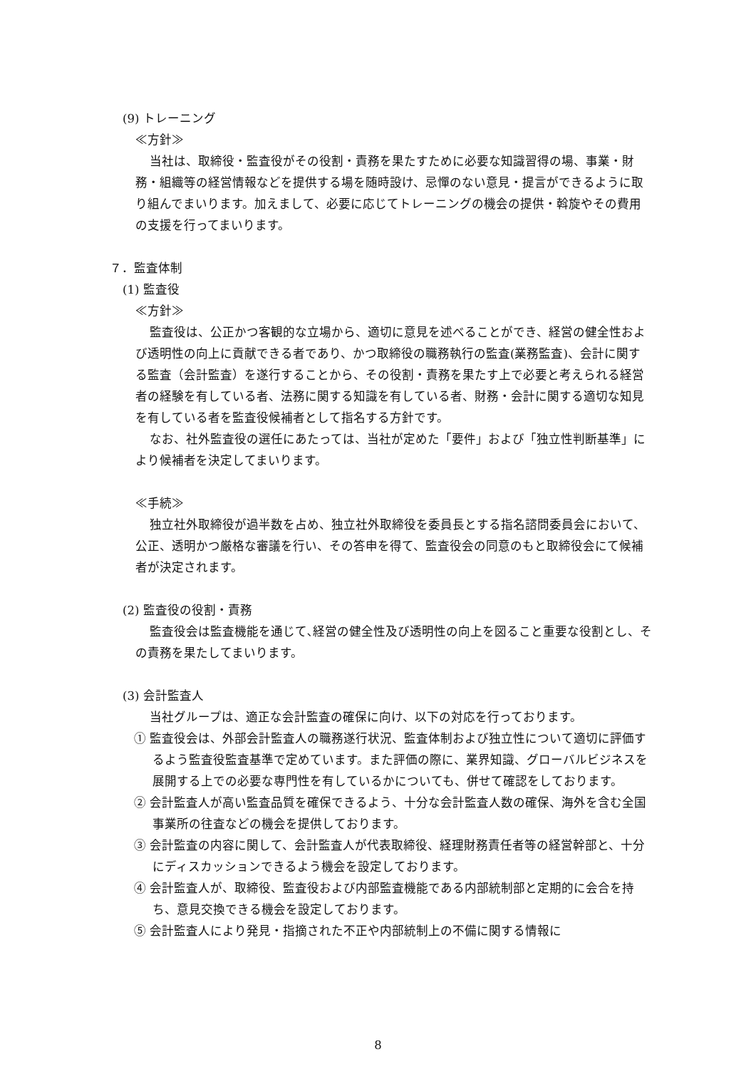(9) トレーニング
≪方針≫
当社は、取締役・監査役がその役割・責務を果たすために必要な知識習得の場、事業・財務・組織等の経営情報などを提供する場を随時設け、忌憚のない意見・提言ができるように取り組んでまいります。加えまして、必要に応じてトレーニングの機会の提供・斡旋やその費用の支援を行ってまいります。
７．監査体制
(1) 監査役
≪方針≫
監査役は、公正かつ客観的な立場から、適切に意見を述べることができ、経営の健全性および透明性の向上に貢献できる者であり、かつ取締役の職務執行の監査(業務監査)、会計に関する監査（会計監査）を遂行することから、その役割・責務を果たす上で必要と考えられる経営者の経験を有している者、法務に関する知識を有している者、財務・会計に関する適切な知見を有している者を監査役候補者として指名する方針です。
なお、社外監査役の選任にあたっては、当社が定めた「要件」および「独立性判断基準」により候補者を決定してまいります。
≪手続≫
独立社外取締役が過半数を占め、独立社外取締役を委員長とする指名諮問委員会において、公正、透明かつ厳格な審議を行い、その答申を得て、監査役会の同意のもと取締役会にて候補者が決定されます。
(2) 監査役の役割・責務
監査役会は監査機能を通じて､経営の健全性及び透明性の向上を図ること重要な役割とし、その責務を果たしてまいります。
(3) 会計監査人
当社グループは、適正な会計監査の確保に向け、以下の対応を行っております。
① 監査役会は、外部会計監査人の職務遂行状況、監査体制および独立性について適切に評価するよう監査役監査基準で定めています。また評価の際に、業界知識、グローバルビジネスを展開する上での必要な専門性を有しているかについても、併せて確認をしております。
② 会計監査人が高い監査品質を確保できるよう、十分な会計監査人数の確保、海外を含む全国事業所の往査などの機会を提供しております。
③ 会計監査の内容に関して、会計監査人が代表取締役、経理財務責任者等の経営幹部と、十分にディスカッションできるよう機会を設定しております。
④ 会計監査人が、取締役、監査役および内部監査機能である内部統制部と定期的に会合を持ち、意見交換できる機会を設定しております。
⑤ 会計監査人により発見・指摘された不正や内部統制上の不備に関する情報に
8